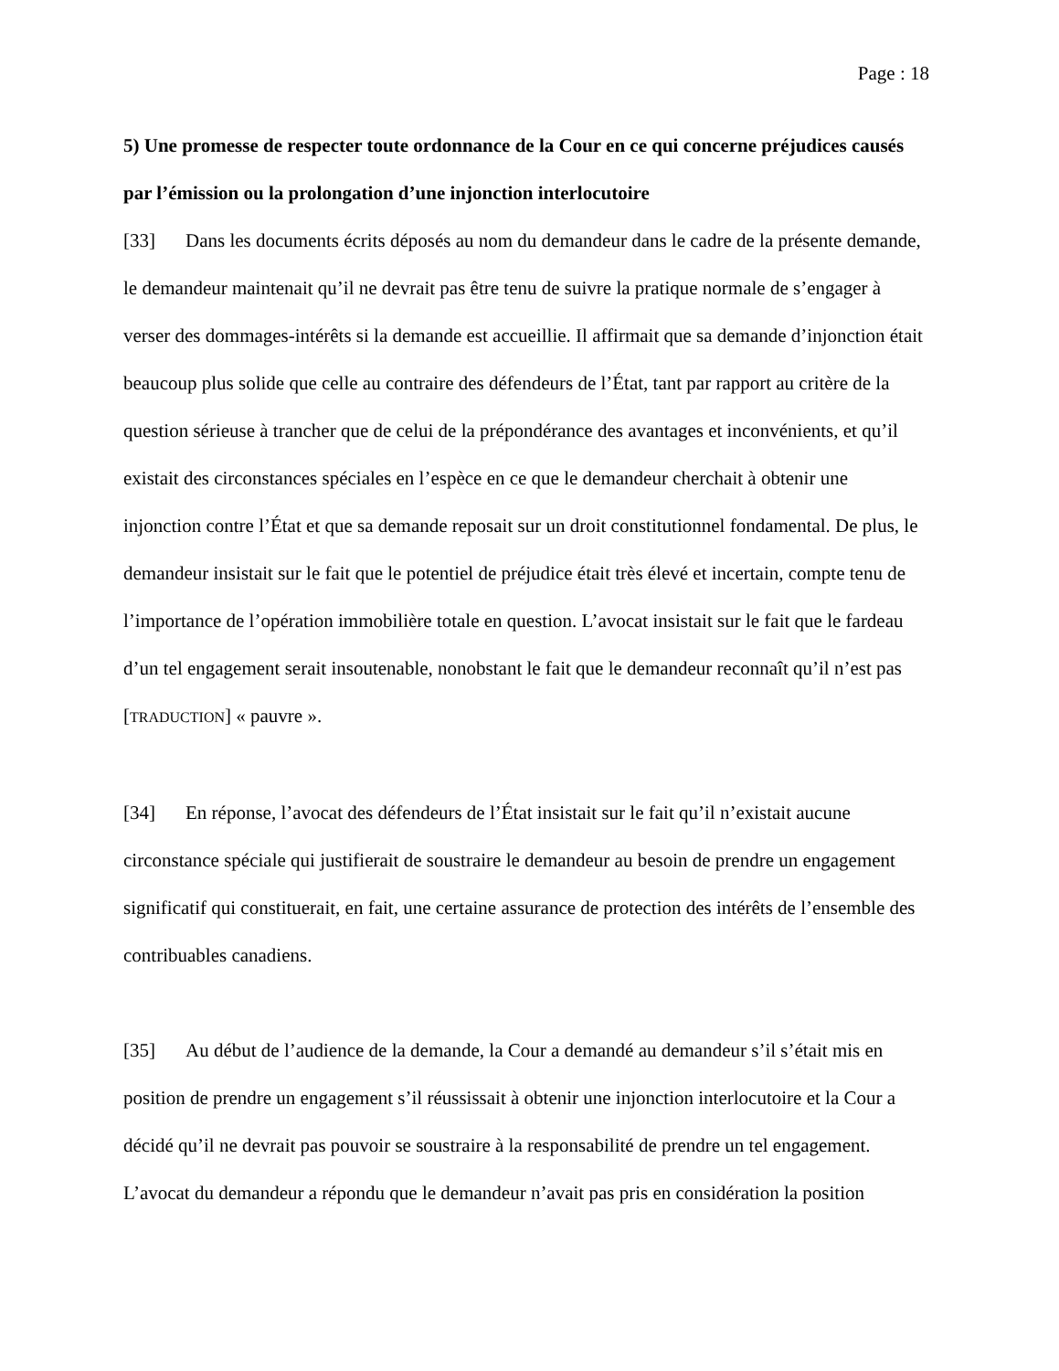Page : 18
5) Une promesse de respecter toute ordonnance de la Cour en ce qui concerne préjudices causés par l’émission ou la prolongation d’une injonction interlocutoire
[33] Dans les documents écrits déposés au nom du demandeur dans le cadre de la présente demande, le demandeur maintenait qu’il ne devrait pas être tenu de suivre la pratique normale de s’engager à verser des dommages-intérêts si la demande est accueillie. Il affirmait que sa demande d’injonction était beaucoup plus solide que celle au contraire des défendeurs de l’État, tant par rapport au critère de la question sérieuse à trancher que de celui de la prépondérance des avantages et inconvénients, et qu’il existait des circonstances spéciales en l’espèce en ce que le demandeur cherchait à obtenir une injonction contre l’État et que sa demande reposait sur un droit constitutionnel fondamental. De plus, le demandeur insistait sur le fait que le potentiel de préjudice était très élevé et incertain, compte tenu de l’importance de l’opération immobilière totale en question. L’avocat insistait sur le fait que le fardeau d’un tel engagement serait insoutenable, nonobstant le fait que le demandeur reconnaît qu’il n’est pas [TRADUCTION] « pauvre ».
[34] En réponse, l’avocat des défendeurs de l’État insistait sur le fait qu’il n’existait aucune circonstance spéciale qui justifierait de soustraire le demandeur au besoin de prendre un engagement significatif qui constituerait, en fait, une certaine assurance de protection des intérêts de l’ensemble des contribuables canadiens.
[35] Au début de l’audience de la demande, la Cour a demandé au demandeur s’il s’était mis en position de prendre un engagement s’il réussissait à obtenir une injonction interlocutoire et la Cour a décidé qu’il ne devrait pas pouvoir se soustraire à la responsabilité de prendre un tel engagement. L’avocat du demandeur a répondu que le demandeur n’avait pas pris en considération la position